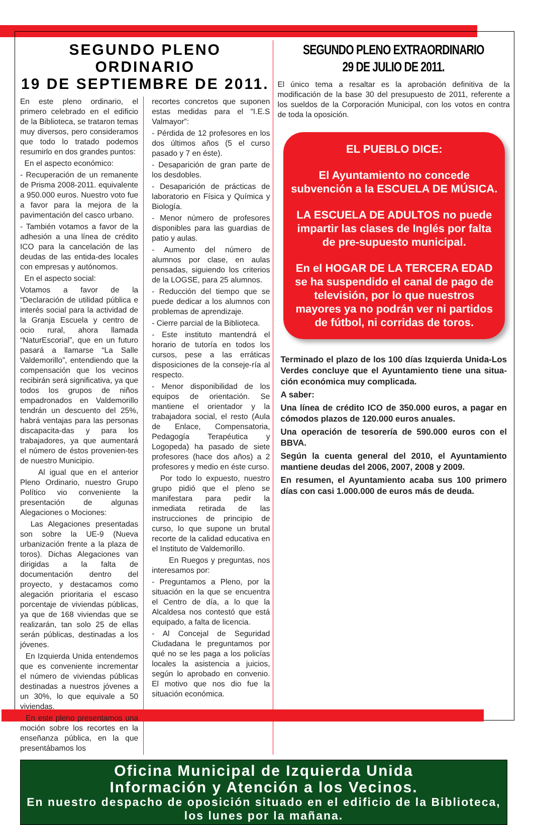SEGUNDO PLENO ORDINARIO
19 DE SEPTIEMBRE DE 2011.
En este pleno ordinario, el primero celebrado en el edificio de la Biblioteca, se trataron temas muy diversos, pero consideramos que todo lo tratado podemos resumirlo en dos grandes puntos:
En el aspecto económico:
- Recuperación de un remanente de Prisma 2008-2011. equivalente a 950.000 euros. Nuestro voto fue a favor para la mejora de la pavimentación del casco urbano.
- También votamos a favor de la adhesión a una línea de crédito ICO para la cancelación de las deudas de las entida-des locales con empresas y autónomos.
En el aspecto social:
Votamos a favor de la “Declaración de utilidad pública e interés social para la actividad de la Granja Escuela y centro de ocio rural, ahora llamada “NaturEscorial”, que en un futuro pasará a llamarse “La Salle Valdemorillo”, entendiendo que la compensación que los vecinos recibirán será significativa, ya que todos los grupos de niños empadronados en Valdemorillo tendrán un descuento del 25%, habrá ventajas para las personas discapacita-das y para los trabajadores, ya que aumentará el número de éstos provenien-tes de nuestro Municipio.
Al igual que en el anterior Pleno Ordinario, nuestro Grupo Político vio conveniente la presentación de algunas Alegaciones o Mociones:
Las Alegaciones presentadas son sobre la UE-9 (Nueva urbanización frente a la plaza de toros). Dichas Alegaciones van dirigidas a la falta de documentación dentro del proyecto, y destacamos como alegación prioritaria el escaso porcentaje de viviendas públicas, ya que de 168 viviendas que se realizarán, tan solo 25 de ellas serán públicas, destinadas a los jóvenes.
En Izquierda Unida entendemos que es conveniente incrementar el número de viviendas públicas destinadas a nuestros jóvenes a un 30%, lo que equivale a 50 viviendas.
En este pleno presentamos una moción sobre los recortes en la enseñanza pública, en la que presentábamos los
recortes concretos que suponen estas medidas para el “I.E.S Valmayor”:
- Pérdida de 12 profesores en los dos últimos años (5 el curso pasado y 7 en éste).
- Desaparición de gran parte de los desdobles.
- Desaparición de prácticas de laboratorio en Física y Química y Biología.
- Menor número de profesores disponibles para las guardias de patio y aulas.
- Aumento del número de alumnos por clase, en aulas pensadas, siguiendo los criterios de la LOGSE, para 25 alumnos.
- Reducción del tiempo que se puede dedicar a los alumnos con problemas de aprendizaje.
- Cierre parcial de la Biblioteca.
- Este instituto mantendrá el horario de tutoría en todos los cursos, pese a las erráticas disposiciones de la conseje-ría al respecto.
- Menor disponibilidad de los equipos de orientación. Se mantiene el orientador y la trabajadora social, el resto (Aula de Enlace, Compensatoria, Pedagogía Terapéutica y Logopeda) ha pasado de siete profesores (hace dos años) a 2 profesores y medio en éste curso.
Por todo lo expuesto, nuestro grupo pidió que el pleno se manifestara para pedir la inmediata retirada de las instrucciones de principio de curso, lo que supone un brutal recorte de la calidad educativa en el Instituto de Valdemorillo.
En Ruegos y preguntas, nos interesamos por:
- Preguntamos a Pleno, por la situación en la que se encuentra el Centro de día, a lo que la Alcaldesa nos contestó que está equipado, a falta de licencia.
- Al Concejal de Seguridad Ciudadana le preguntamos por qué no se les paga a los policías locales la asistencia a juicios, según lo aprobado en convenio. El motivo que nos dio fue la situación económica.
SEGUNDO PLENO EXTRAORDINARIO
29 DE JULIO DE 2011.
El único tema a resaltar es la aprobación definitiva de la modificación de la base 30 del presupuesto de 2011, referente a los sueldos de la Corporación Municipal, con los votos en contra de toda la oposición.
EL PUEBLO DICE:
El Ayuntamiento no concede subvención a la ESCUELA DE MÚSICA.
LA ESCUELA DE ADULTOS no puede impartir las clases de Inglés por falta de pre-supuesto municipal.
En el HOGAR DE LA TERCERA EDAD se ha suspendido el canal de pago de televisión, por lo que nuestros mayores ya no podrán ver ni partidos de fútbol, ni corridas de toros.
Terminado el plazo de los 100 días Izquierda Unida-Los Verdes concluye que el Ayuntamiento tiene una situa-ción económica muy complicada.
A saber:
Una línea de crédito ICO de 350.000 euros, a pagar en cómodos plazos de 120.000 euros anuales.
Una operación de tesorería de 590.000 euros con el BBVA.
Según la cuenta general del 2010, el Ayuntamiento mantiene deudas del 2006, 2007, 2008 y 2009.
En resumen, el Ayuntamiento acaba sus 100 primero días con casi 1.000.000 de euros más de deuda.
Oficina Municipal de Izquierda Unida
Información y Atención a los Vecinos.
En nuestro despacho de oposición situado en el edificio de la Biblioteca, los lunes por la mañana.